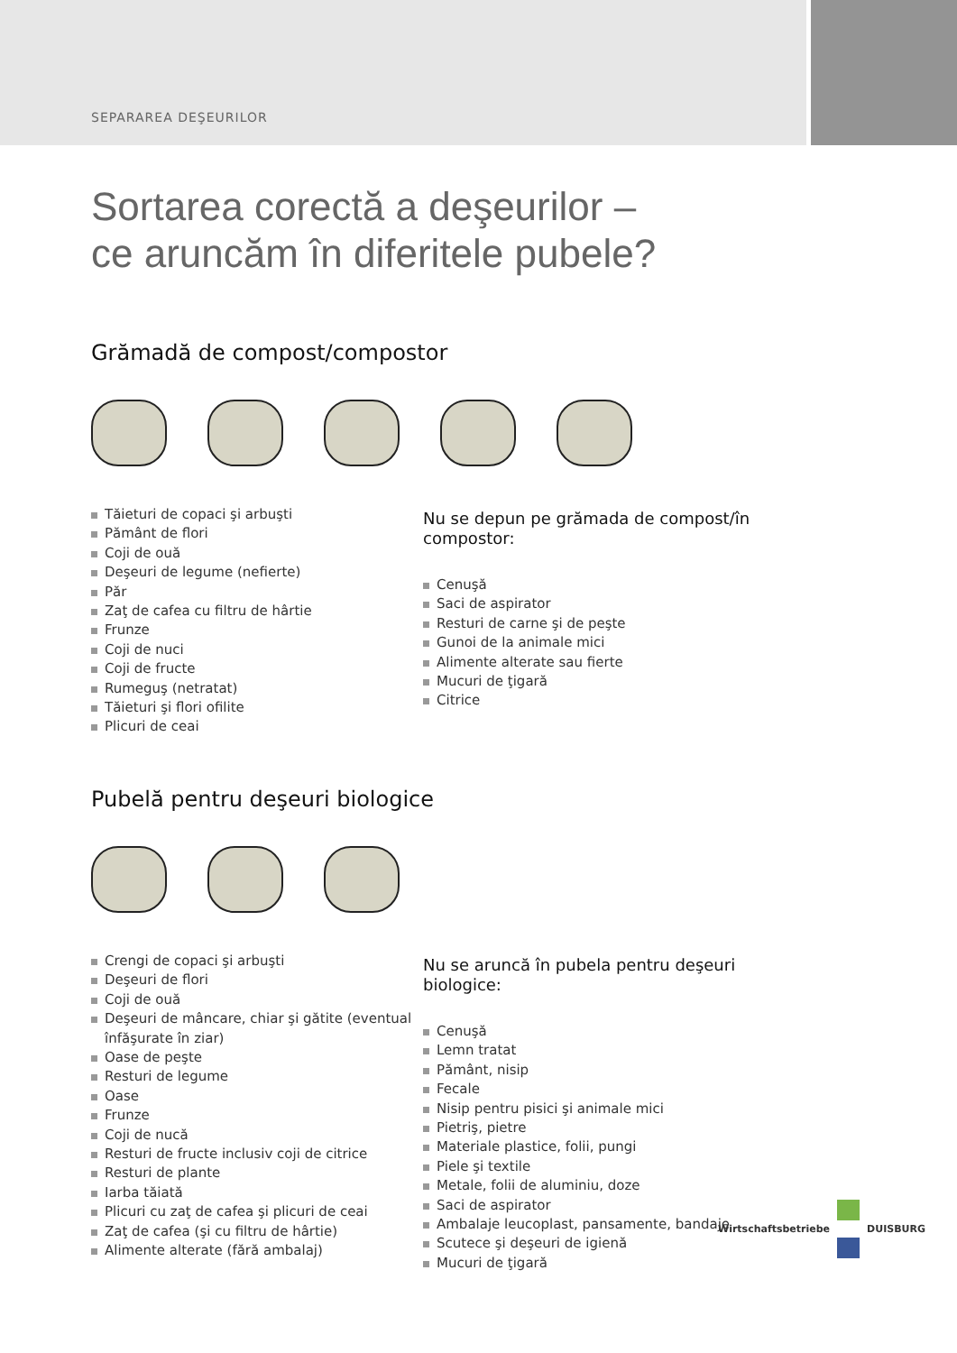SEPARAREA DEŞEURILOR
Sortarea corectă a deşeurilor –
ce aruncăm în diferitele pubele?
Grămadă de compost/compostor
Tăieturi de copaci şi arbuşti
Pământ de flori
Coji de ouă
Deşeuri de legume (nefierte)
Păr
Zaţ de cafea cu filtru de hârtie
Frunze
Coji de nuci
Coji de fructe
Rumeguş (netratat)
Tăieturi şi flori ofilite
Plicuri de ceai
Nu se depun pe grămada de compost/în compostor:
Cenuşă
Saci de aspirator
Resturi de carne şi de peşte
Gunoi de la animale mici
Alimente alterate sau fierte
Mucuri de ţigară
Citrice
Pubelă pentru deşeuri biologice
Crengi de copaci şi arbuşti
Deşeuri de flori
Coji de ouă
Deşeuri de mâncare, chiar şi gătite (eventual înfăşurate în ziar)
Oase de peşte
Resturi de legume
Oase
Frunze
Coji de nucă
Resturi de fructe inclusiv coji de citrice
Resturi de plante
Iarba tăiată
Plicuri cu zaţ de cafea şi plicuri de ceai
Zaţ de cafea (şi cu filtru de hârtie)
Alimente alterate (fără ambalaj)
Nu se aruncă în pubela pentru deşeuri biologice:
Cenuşă
Lemn tratat
Pământ, nisip
Fecale
Nisip pentru pisici şi animale mici
Pietriş, pietre
Materiale plastice, folii, pungi
Piele şi textile
Metale, folii de aluminiu, doze
Saci de aspirator
Ambalaje leucoplast, pansamente, bandaje
Scutece şi deşeuri de igienă
Mucuri de ţigară
Wirtschaftsbetriebe DUISBURG